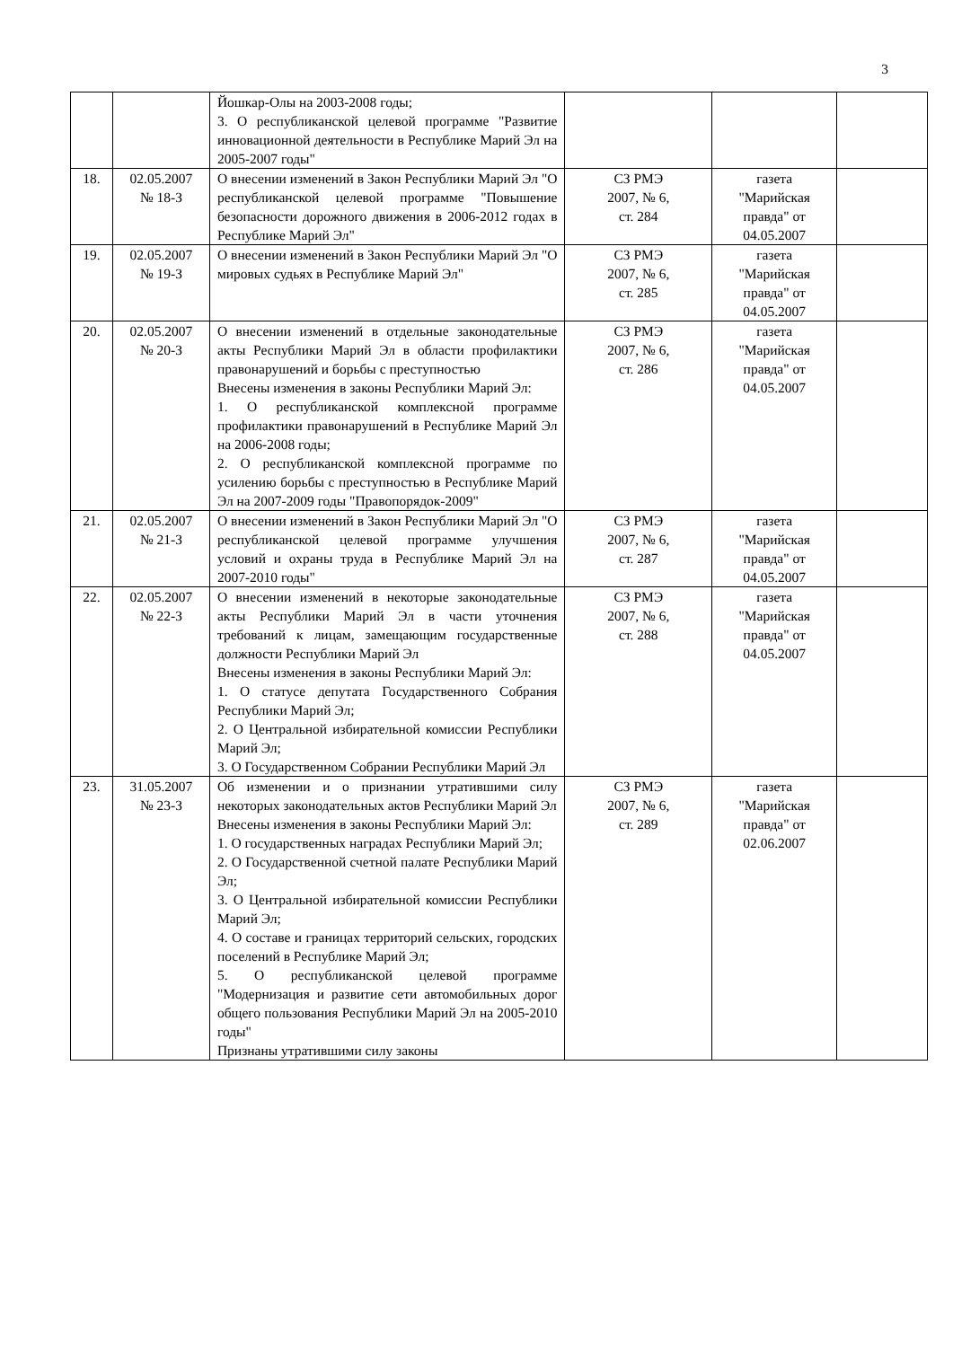3
| | | Йошкар-Олы на 2003-2008 годы; 3. О республиканской целевой программе "Развитие инновационной деятельности в Республике Марий Эл на 2005-2007 годы" | | | |
| 18. | 02.05.2007 № 18-З | О внесении изменений в Закон Республики Марий Эл "О республиканской целевой программе "Повышение безопасности дорожного движения в 2006-2012 годах в Республике Марий Эл" | СЗ РМЭ 2007, № 6, ст. 284 | газета "Марийская правда" от 04.05.2007 | |
| 19. | 02.05.2007 № 19-З | О внесении изменений в Закон Республики Марий Эл "О мировых судьях в Республике Марий Эл" | СЗ РМЭ 2007, № 6, ст. 285 | газета "Марийская правда" от 04.05.2007 | |
| 20. | 02.05.2007 № 20-З | О внесении изменений в отдельные законодательные акты Республики Марий Эл в области профилактики правонарушений и борьбы с преступностью Внесены изменения в законы Республики Марий Эл: 1. О республиканской комплексной программе профилактики правонарушений в Республике Марий Эл на 2006-2008 годы; 2. О республиканской комплексной программе по усилению борьбы с преступностью в Республике Марий Эл на 2007-2009 годы "Правопорядок-2009" | СЗ РМЭ 2007, № 6, ст. 286 | газета "Марийская правда" от 04.05.2007 | |
| 21. | 02.05.2007 № 21-З | О внесении изменений в Закон Республики Марий Эл "О республиканской целевой программе улучшения условий и охраны труда в Республике Марий Эл на 2007-2010 годы" | СЗ РМЭ 2007, № 6, ст. 287 | газета "Марийская правда" от 04.05.2007 | |
| 22. | 02.05.2007 № 22-З | О внесении изменений в некоторые законодательные акты Республики Марий Эл в части уточнения требований к лицам, замещающим государственные должности Республики Марий Эл Внесены изменения в законы Республики Марий Эл: 1. О статусе депутата Государственного Собрания Республики Марий Эл; 2. О Центральной избирательной комиссии Республики Марий Эл; 3. О Государственном Собрании Республики Марий Эл | СЗ РМЭ 2007, № 6, ст. 288 | газета "Марийская правда" от 04.05.2007 | |
| 23. | 31.05.2007 № 23-З | Об изменении и о признании утратившими силу некоторых законодательных актов Республики Марий Эл Внесены изменения в законы Республики Марий Эл: 1. О государственных наградах Республики Марий Эл; 2. О Государственной счетной палате Республики Марий Эл; 3. О Центральной избирательной комиссии Республики Марий Эл; 4. О составе и границах территорий сельских, городских поселений в Республике Марий Эл; 5. О республиканской целевой программе "Модернизация и развитие сети автомобильных дорог общего пользования Республики Марий Эл на 2005-2010 годы" Признаны утратившими силу законы | СЗ РМЭ 2007, № 6, ст. 289 | газета "Марийская правда" от 02.06.2007 | |